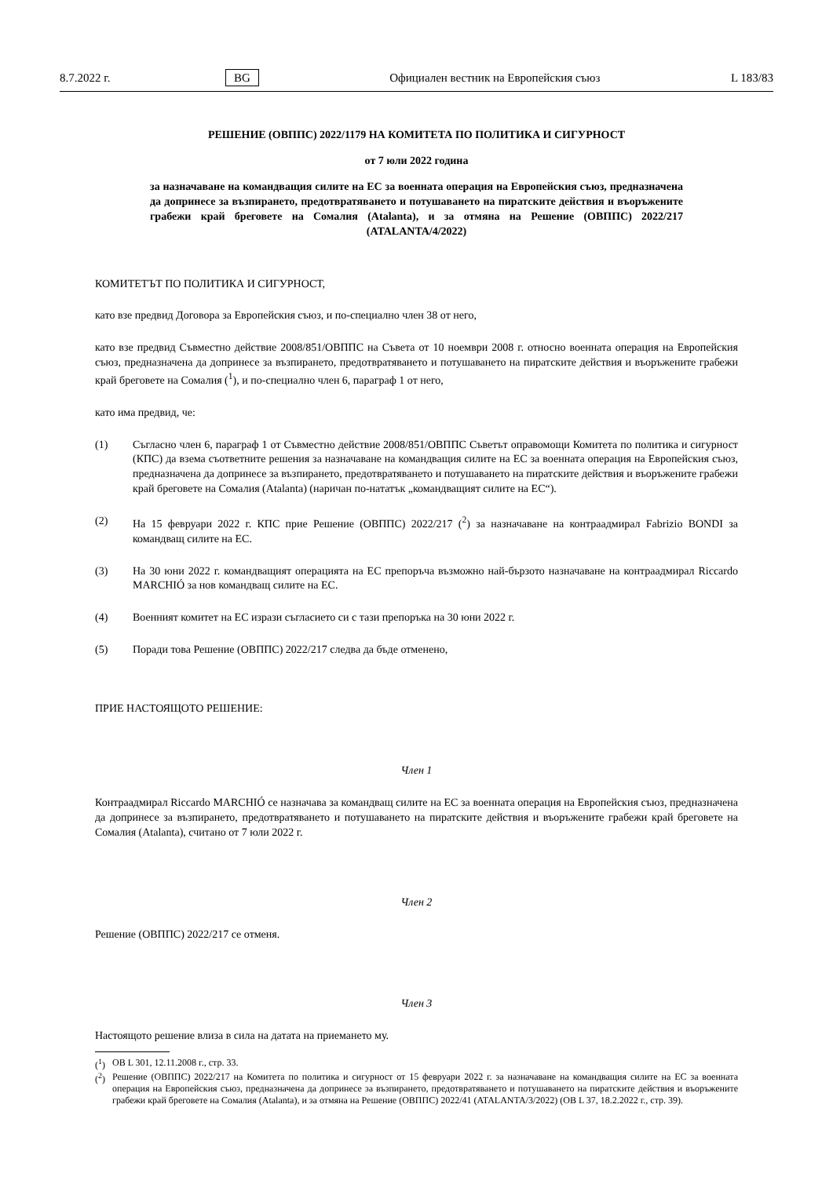8.7.2022 г. BG Официален вестник на Европейския съюз L 183/83
РЕШЕНИЕ (ОВППС) 2022/1179 НА КОМИТЕТА ПО ПОЛИТИКА И СИГУРНОСТ
от 7 юли 2022 година
за назначаване на командващия силите на ЕС за военната операция на Европейския съюз, предназначена да допринесе за възпирането, предотвратяването и потушаването на пиратските действия и въоръжените грабежи край бреговете на Сомалия (Atalanta), и за отмяна на Решение (ОВППС) 2022/217 (ATALANTA/4/2022)
КОМИТЕТЪТ ПО ПОЛИТИКА И СИГУРНОСТ,
като взе предвид Договора за Европейския съюз, и по-специално член 38 от него,
като взе предвид Съвместно действие 2008/851/ОВППС на Съвета от 10 ноември 2008 г. относно военната операция на Европейския съюз, предназначена да допринесе за възпирането, предотвратяването и потушаването на пиратските действия и въоръжените грабежи край бреговете на Сомалия (<sup>1</sup>), и по-специално член 6, параграф 1 от него,
като има предвид, че:
(1) Съгласно член 6, параграф 1 от Съвместно действие 2008/851/ОВППС Съветът оправомощи Комитета по политика и сигурност (КПС) да взема съответните решения за назначаване на командващия силите на ЕС за военната операция на Европейския съюз, предназначена да допринесе за възпирането, предотвратяването и потушаването на пиратските действия и въоръжените грабежи край бреговете на Сомалия (Atalanta) (наричан по-нататък „командващият силите на ЕС“).
(2) На 15 февруари 2022 г. КПС прие Решение (ОВППС) 2022/217 (<sup>2</sup>) за назначаване на контраадмирал Fabrizio BONDI за командващ силите на ЕС.
(3) На 30 юни 2022 г. командващият операцията на ЕС препоръча възможно най-бързото назначаване на контраадмирал Riccardo MARCHIÓ за нов командващ силите на ЕС.
(4) Военният комитет на ЕС изрази съгласието си с тази препоръка на 30 юни 2022 г.
(5) Поради това Решение (ОВППС) 2022/217 следва да бъде отменено,
ПРИЕ НАСТОЯЩОТО РЕШЕНИЕ:
Член 1
Контраадмирал Riccardo MARCHIÓ се назначава за командващ силите на ЕС за военната операция на Европейския съюз, предназначена да допринесе за възпирането, предотвратяването и потушаването на пиратските действия и въоръжените грабежи край бреговете на Сомалия (Atalanta), считано от 7 юли 2022 г.
Член 2
Решение (ОВППС) 2022/217 се отменя.
Член 3
Настоящото решение влиза в сила на датата на приемането му.
(<sup>1</sup>) ОВ L 301, 12.11.2008 г., стр. 33.
(<sup>2</sup>) Решение (ОВППС) 2022/217 на Комитета по политика и сигурност от 15 февруари 2022 г. за назначаване на командващия силите на ЕС за военната операция на Европейския съюз, предназначена да допринесе за възпирането, предотвратяването и потушаването на пиратските действия и въоръжените грабежи край бреговете на Сомалия (Atalanta), и за отмяна на Решение (ОВППС) 2022/41 (ATALANTA/3/2022) (ОВ L 37, 18.2.2022 г., стр. 39).